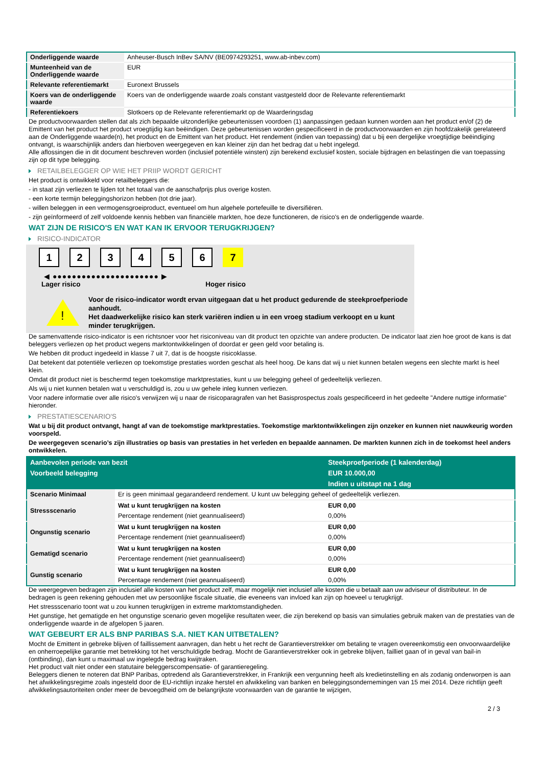| Onderliggende waarde | Anheuser-Busch InBev SA/NV (BE0974293251, www.ab-inbev.com) |
| Munteenheid van de Onderliggende waarde | EUR |
| Relevante referentiemarkt | Euronext Brussels |
| Koers van de onderliggende waarde | Koers van de onderliggende waarde zoals constant vastgesteld door de Relevante referentiemarkt |
| Referentiekoers | Slotkoers op de Relevante referentiemarkt op de Waarderingsdag |
De productvoorwaarden stellen dat als zich bepaalde uitzonderlijke gebeurtenissen voordoen (1) aanpassingen gedaan kunnen worden aan het product en/of (2) de Emittent van het product het product vroegtijdig kan beëindigen. Deze gebeurtenissen worden gespecificeerd in de productvoorwaarden en zijn hoofdzakelijk gerelateerd aan de Onderliggende waarde(n), het product en de Emittent van het product. Het rendement (indien van toepassing) dat u bij een dergelijke vroegtijdige beëindiging ontvangt, is waarschijnlijk anders dan hierboven weergegeven en kan kleiner zijn dan het bedrag dat u hebt ingelegd.
Alle aflossingen die in dit document beschreven worden (inclusief potentiële winsten) zijn berekend exclusief kosten, sociale bijdragen en belastingen die van toepassing zijn op dit type belegging.
RETAILBELEGGER OP WIE HET PRIIP WORDT GERICHT
Het product is ontwikkeld voor retailbeleggers die:
- in staat zijn verliezen te lijden tot het totaal van de aanschafprijs plus overige kosten.
- een korte termijn beleggingshorizon hebben (tot drie jaar).
- willen beleggen in een vermogensgroeiproduct, eventueel om hun algehele portefeuille te diversifiëren.
- zijn geïnformeerd of zelf voldoende kennis hebben van financiële markten, hoe deze functioneren, de risico's en de onderliggende waarde.
WAT ZIJN DE RISICO'S EN WAT KAN IK ERVOOR TERUGKRIJGEN?
RISICO-INDICATOR
1 2 3 4 5 6 7
◀ ●●●●●●●●●●●●●●●●●●●●●● ▶
Lager risico Hoger risico
!
Voor de risico-indicator wordt ervan uitgegaan dat u het product gedurende de steekproefperiode aanhoudt.
Het daadwerkelijke risico kan sterk variëren indien u in een vroeg stadium verkoopt en u kunt minder terugkrijgen.
De samenvattende risico-indicator is een richtsnoer voor het risiconiveau van dit product ten opzichte van andere producten. De indicator laat zien hoe groot de kans is dat beleggers verliezen op het product wegens marktontwikkelingen of doordat er geen geld voor betaling is.
We hebben dit product ingedeeld in klasse 7 uit 7, dat is de hoogste risicoklasse.
Dat betekent dat potentiële verliezen op toekomstige prestaties worden geschat als heel hoog. De kans dat wij u niet kunnen betalen wegens een slechte markt is heel klein.
Omdat dit product niet is beschermd tegen toekomstige marktprestaties, kunt u uw belegging geheel of gedeeltelijk verliezen.
Als wij u niet kunnen betalen wat u verschuldigd is, zou u uw gehele inleg kunnen verliezen.
Voor nadere informatie over alle risico's verwijzen wij u naar de risicoparagrafen van het Basisprospectus zoals gespecificeerd in het gedeelte "Andere nuttige informatie" hieronder.
PRESTATIESCENARIO'S
Wat u bij dit product ontvangt, hangt af van de toekomstige marktprestaties. Toekomstige marktontwikkelingen zijn onzeker en kunnen niet nauwkeurig worden voorspeld.
De weergegeven scenario’s zijn illustraties op basis van prestaties in het verleden en bepaalde aannamen. De markten kunnen zich in de toekomst heel anders ontwikkelen.
| Aanbevolen periode van bezit | | Steekproefperiode (1 kalenderdag) |
| --- | --- | --- |
| Voorbeeld belegging | | EUR 10.000,00 |
| | | Indien u uitstapt na 1 dag |
| Scenario Minimaal | Er is geen minimaal gegarandeerd rendement. U kunt uw belegging geheel of gedeeltelijk verliezen. | |
| Stressscenario | Wat u kunt terugkrijgen na kosten | EUR 0,00 |
| | Percentage rendement (niet geannualiseerd) | 0,00% |
| Ongunstig scenario | Wat u kunt terugkrijgen na kosten | EUR 0,00 |
| | Percentage rendement (niet geannualiseerd) | 0,00% |
| Gematigd scenario | Wat u kunt terugkrijgen na kosten | EUR 0,00 |
| | Percentage rendement (niet geannualiseerd) | 0,00% |
| Gunstig scenario | Wat u kunt terugkrijgen na kosten | EUR 0,00 |
| | Percentage rendement (niet geannualiseerd) | 0,00% |
De weergegeven bedragen zijn inclusief alle kosten van het product zelf, maar mogelijk niet inclusief alle kosten die u betaalt aan uw adviseur of distributeur. In de bedragen is geen rekening gehouden met uw persoonlijke fiscale situatie, die eveneens van invloed kan zijn op hoeveel u terugkrijgt.
Het stressscenario toont wat u zou kunnen terugkrijgen in extreme marktomstandigheden.
Het gunstige, het gematigde en het ongunstige scenario geven mogelijke resultaten weer, die zijn berekend op basis van simulaties gebruik maken van de prestaties van de onderliggende waarde in de afgelopen 5 jaaren.
WAT GEBEURT ER ALS BNP PARIBAS S.A. NIET KAN UITBETALEN?
Mocht de Emittent in gebreke blijven of faillissement aanvragen, dan hebt u het recht de Garantieverstrekker om betaling te vragen overeenkomstig een onvoorwaardelijke en onherroepelijke garantie met betrekking tot het verschuldigde bedrag. Mocht de Garantieverstrekker ook in gebreke blijven, failliet gaan of in geval van bail-in (ontbinding), dan kunt u maximaal uw ingelegde bedrag kwijtraken.
Het product valt niet onder een statutaire beleggerscompensatie- of garantieregeling.
Beleggers dienen te noteren dat BNP Paribas, optredend als Garantieverstrekker, in Frankrijk een vergunning heeft als kredietinstelling en als zodanig onderworpen is aan het afwikkelingsregime zoals ingesteld door de EU-richtlijn inzake herstel en afwikkeling van banken en beleggingsondernemingen van 15 mei 2014. Deze richtlijn geeft afwikkelingsautoriteiten onder meer de bevoegdheid om de belangrijkste voorwaarden van de garantie te wijzigen,
2 / 3